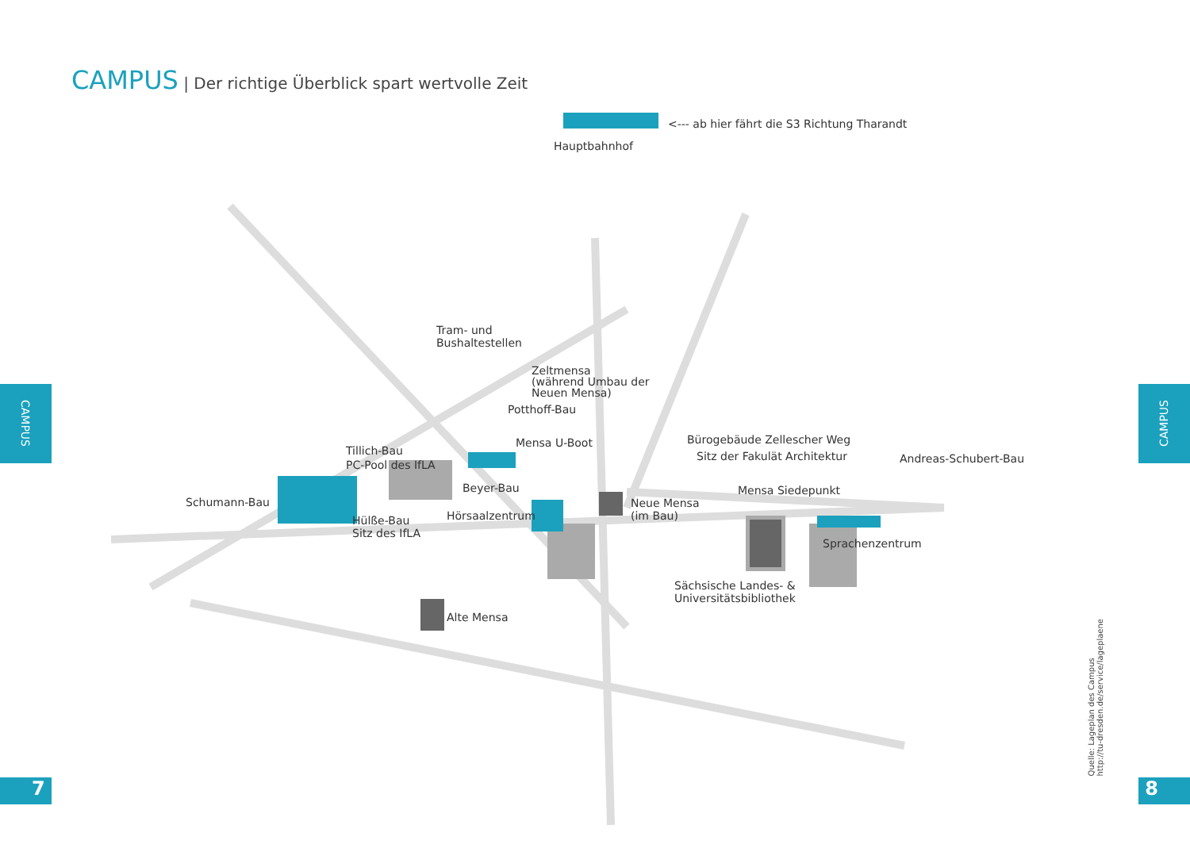CAMPUS | Der richtige Überblick spart wertvolle Zeit
CAMPUS CAMPUS
7 8
<--- ab hier fährt die S3 Richtung Tharandt
Hauptbahnhof
Tram- und
Bushaltestellen
Zeltmensa
(während Umbau der
Neuen Mensa)
Potthoff-Bau
Mensa U-Boot
Tillich-Bau
PC-Pool des IfLA
Beyer-Bau
Schumann-Bau
Hörsaalzentrum
Hülße-Bau
Sitz des IfLA
Neue Mensa
(im Bau)
Bürogebäude Zellescher Weg
Sitz der Fakulät Architektur Andreas-Schubert-Bau
Mensa Siedepunkt
Sprachenzentrum
Sächsische Landes- &
Universitätsbibliothek
Alte Mensa
Quelle: Lageplan des Campus
http://tu-dresden.de/service/lageplaene